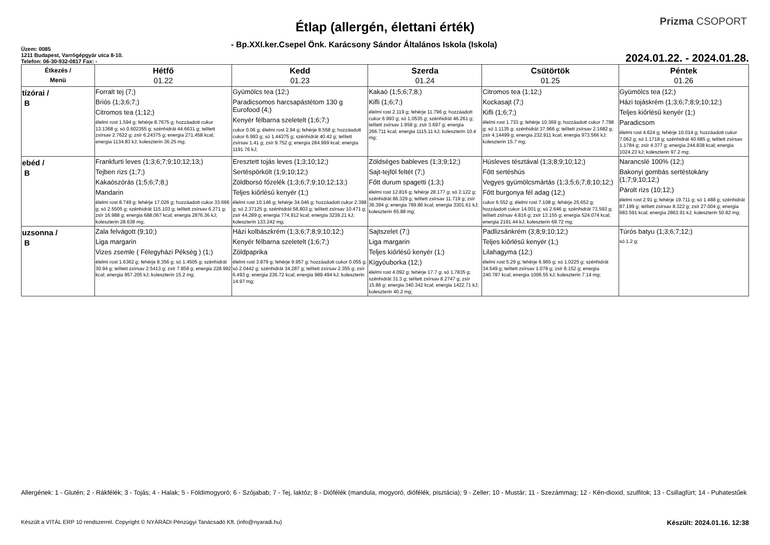Étlap (allergén, élettani érték)
Prizma CSOPORT
- Bp.XXI.ker.Csepel Önk. Karácsony Sándor Általános Iskola (Iskola)
Üzem: 0085
1211 Budapest, Varrógépgyár utca 8-10.
Telefon: 06-30-932-0817 Fax: -
2024.01.22. - 2024.01.28.
| Étkezés / Menü | Hétfő 01.22 | Kedd 01.23 | Szerda 01.24 | Csütörtök 01.25 | Péntek 01.26 |
| --- | --- | --- | --- | --- | --- |
| tízórai / B | Forralt tej (7;) Briós (1;3;6;7;) Citromos tea (1;12;) élelmi rost 1.594 g; fehérje 8.7675 g; hozzáadott cukor 13.1368 g; só 0.602355 g; szénhidrát 44.6631 g; telített zsírsav 2.7622 g; zsír 6.24375 g; energia 271.458 kcal; energia 1134.83 kJ; koleszterin 36.25 mg; | Gyümölcs tea (12;) Paradicsomos harcsapástétom 130 g Eurofood (4;) Kenyér félbarna szeletelt (1;6;7;) cukor 0.06 g; élelmi rost 2.94 g; fehérje 8.558 g; hozzáadott cukor 6.993 g; só 1.44375 g; szénhidrát 40.42 g; telített zsírsav 1.41 g; zsír 9.752 g; energia 284.999 kcal; energia 1191.76 kJ; | Kakaó (1;5;6;7;8;) Kifli (1;6;7;) élelmi rost 2.119 g; fehérje 11.796 g; hozzáadott cukor 6.993 g; só 1.0535 g; szénhidrát 46.261 g; telített zsírsav 1.958 g; zsír 3.697 g; energia 266.711 kcal; energia 1115.11 kJ; koleszterin 10.4 mg; | Citromos tea (1;12;) Kockasajt (7;) Kifli (1;6;7;) élelmi rost 1.733 g; fehérje 10.369 g; hozzáadott cukor 7.798 g; só 1.1135 g; szénhidrát 37.966 g; telített zsírsav 2.1682 g; zsír 4.14499 g; energia 232.911 kcal; energia 973.566 kJ; koleszterin 15.7 mg; | Gyümölcs tea (12;) Házi tojáskrém (1;3;6;7;8;9;10;12;) Teljes kiőrlésű kenyér (1;) Paradicsom élelmi rost 4.624 g; fehérje 10.014 g; hozzáadott cukor 7.062 g; só 1.1718 g; szénhidrát 40.685 g; telített zsírsav 1.1784 g; zsír 4.377 g; energia 244.838 kcal; energia 1024.23 kJ; koleszterin 97.2 mg; |
| ebéd / B | Frankfurti leves (1;3;6;7;9;10;12;13;) Tejben rizs (1;7;) Kakaószórás (1;5;6;7;8;) Mandarin élelmi rost 8.749 g; fehérje 17.026 g; hozzáadott cukor 33.666 g; só 2.5505 g; szénhidrát 115.103 g; telített zsírsav 6.271 g; zsír 16.988 g; energia 688.067 kcal; energia 2876.36 kJ; koleszterin 28.638 mg; | Eresztett tojás leves (1;3;10;12;) Sertéspörkölt (1;9;10;12;) Zöldborsó főzelék (1;3;6;7;9;10;12;13;) Teljes kiőrlésű kenyér (1;) élelmi rost 10.146 g; fehérje 34.046 g; hozzáadott cukor 2.398 g; só 2.37125 g; szénhidrát 58.803 g; telített zsírsav 10.471 g; zsír 44.289 g; energia 774.912 kcal; energia 3239.21 kJ; koleszterin 133.242 mg; | Zöldséges bableves (1;3;9;12;) Sajt-tejföl feltét (7;) Főtt durum spagetti (1;3;) élelmi rost 12.816 g; fehérje 28.177 g; só 2.122 g; szénhidrát 86.329 g; telített zsírsav 11.719 g; zsír 36.394 g; energia 789.86 kcal; energia 3301.61 kJ; koleszterin 65.88 mg; | Húsleves tésztával (1;3;8;9;10;12;) Főtt sertéshús Vegyes gyümölcsmártás (1;3;5;6;7;8;10;12;) Főtt burgonya fél adag (12;) cukor 6.552 g; élelmi rost 7.108 g; fehérje 25.652 g; hozzáadott cukor 14.001 g; só 2.646 g; szénhidrát 73.593 g; telített zsírsav 4.816 g; zsír 13.155 g; energia 524.074 kcal; energia 2191.44 kJ; koleszterin 69.72 mg; | Narancslé 100% (12;) Bakonyi gombás sertéstokány (1;7;9;10;12;) Párolt rizs (10;12;) élelmi rost 2.91 g; fehérje 19.711 g; só 1.488 g; szénhidrát 87.199 g; telített zsírsav 8.322 g; zsír 27.004 g; energia 683.591 kcal; energia 2863.91 kJ; koleszterin 50.82 mg; |
| uzsonna / B | Zala felvágott (9;10;) Liga margarin Vizes zsemle ( Félegyházi Pékség ) (1;) élelmi rost 1.6362 g; fehérje 8.356 g; só 1.4505 g; szénhidrát 30.94 g; telített zsírsav 2.5413 g; zsír 7.858 g; energia 228.992 kcal; energia 957.205 kJ; koleszterin 15.2 mg; | Házi kolbászkrém (1;3;6;7;8;9;10;12;) Kenyér félbarna szeletelt (1;6;7;) Zöldpaprika élelmi rost 3.879 g; fehérje 9.957 g; hozzáadott cukor 0.055 g; só 2.0442 g; szénhidrát 34.287 g; telített zsírsav 2.355 g; zsír 6.493 g; energia 236.72 kcal; energia 989.494 kJ; koleszterin 14.97 mg; | Sajtszelet (7;) Liga margarin Teljes kiőrlésű kenyér (1;) Kígyóuborka (12;) élelmi rost 4.092 g; fehérje 17.7 g; só 1.7835 g; szénhidrát 31.3 g; telített zsírsav 8.2747 g; zsír 15.86 g; energia 340.342 kcal; energia 1422.71 kJ; koleszterin 40.2 mg; | Padlizsánkrém (3;8;9;10;12;) Teljes kiőrlésű kenyér (1;) Lilahagyma (12;) élelmi rost 5.29 g; fehérje 6.965 g; só 1.0225 g; szénhidrát 34.549 g; telített zsírsav 1.078 g; zsír 8.152 g; energia 240.787 kcal; energia 1006.55 kJ; koleszterin 7.14 mg; | Túrós batyu (1;3;6;7;12;) só 1.2 g; |
Allergének: 1 - Glutén; 2 - Rákfélék; 3 - Tojás; 4 - Halak; 5 - Földimogyoró; 6 - Szójabab; 7 - Tej, laktóz; 8 - Diófélék (mandula, mogyoró, diófélék, pisztácia); 9 - Zeller; 10 - Mustár; 11 - Szezámmag; 12 - Kén-dioxid, szulfitok; 13 - Csillagfürt; 14 - Puhatestűek
Készült a VITÁL ERP 10 rendszerrel. Copyright © NYÁRÁDI Pénzügyi Tanácsadó Kft. (info@nyaradi.hu) Készült: 2024.01.16. 12:38